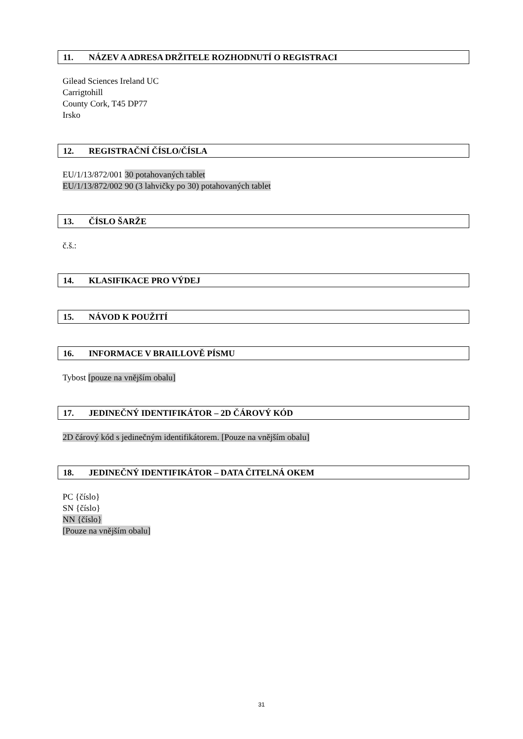11. NÁZEV A ADRESA DRŽITELE ROZHODNUTÍ O REGISTRACI
Gilead Sciences Ireland UC
Carrigtohill
County Cork, T45 DP77
Irsko
12. REGISTRAČNÍ ČÍSLO/ČÍSLA
EU/1/13/872/001 30 potahovaných tablet
EU/1/13/872/002 90 (3 lahvičky po 30) potahovaných tablet
13. ČÍSLO ŠARŽE
č.š.:
14. KLASIFIKACE PRO VÝDEJ
15. NÁVOD K POUŽITÍ
16. INFORMACE V BRAILLOVĚ PÍSMU
Tybost [pouze na vnějším obalu]
17. JEDINEČNÝ IDENTIFIKÁTOR – 2D ČÁROVÝ KÓD
2D čárový kód s jedinečným identifikátorem. [Pouze na vnějším obalu]
18. JEDINEČNÝ IDENTIFIKÁTOR – DATA ČITELNÁ OKEM
PC {číslo}
SN {číslo}
NN {číslo}
[Pouze na vnějším obalu]
31